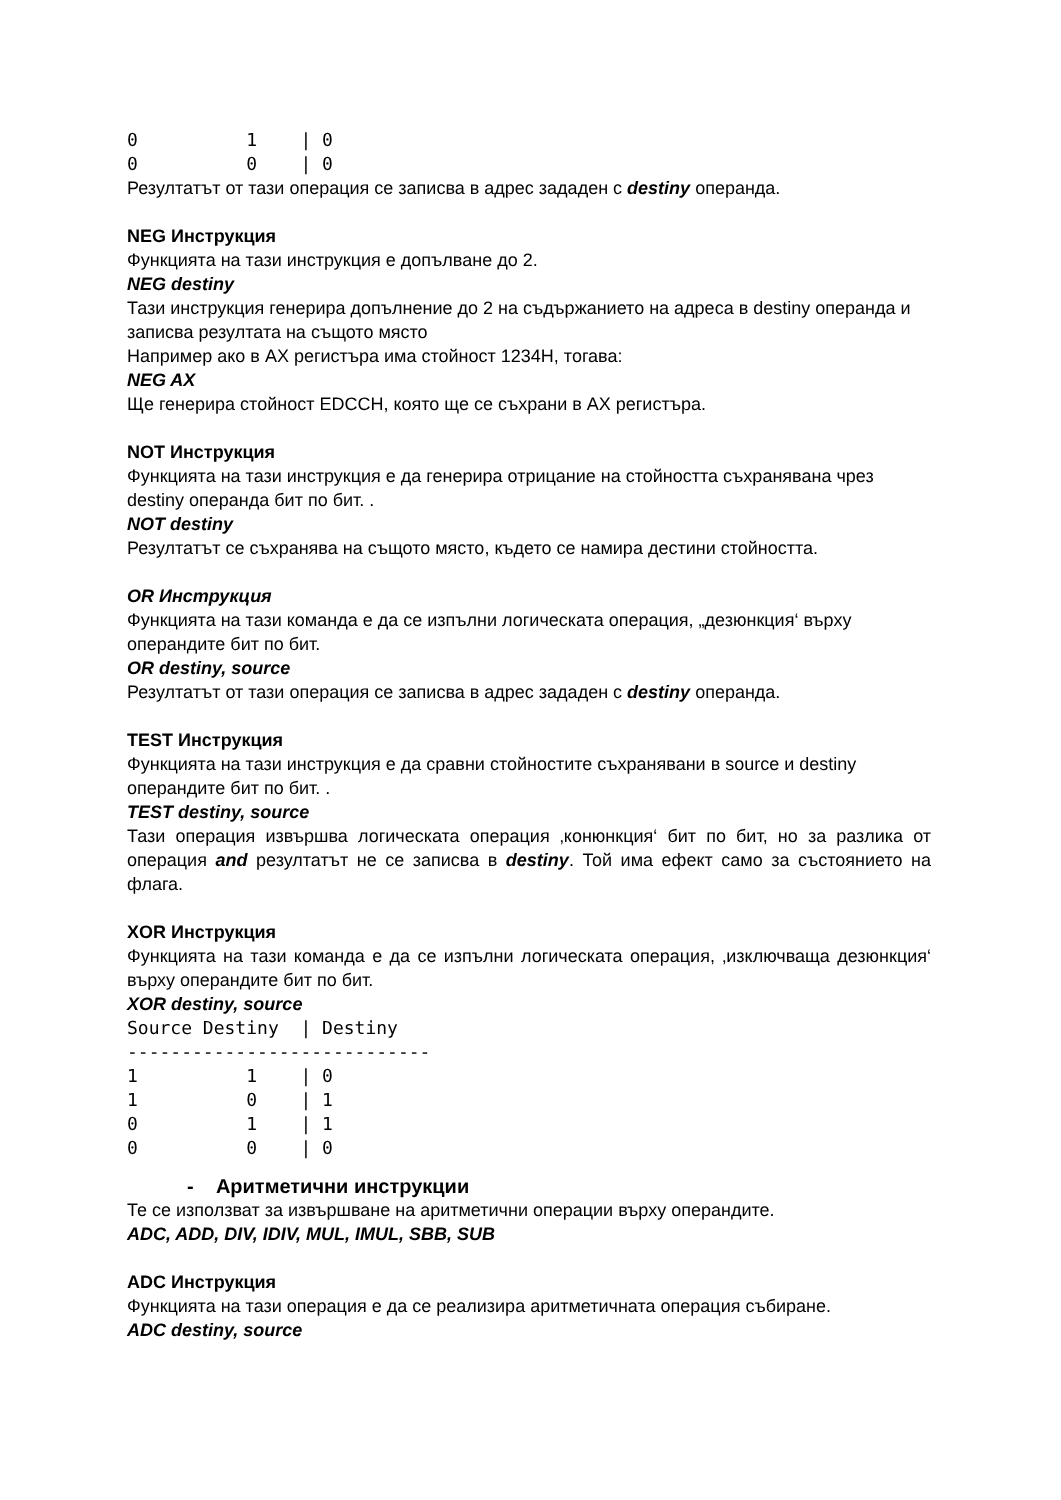0          1    | 0
0          0    | 0
Резултатът от тази операция се записва в адрес зададен с destiny операнда.
NEG Инструкция
Функцията на тази инструкция е допълване до 2.
NEG destiny
Тази инструкция генерира допълнение до 2 на съдържанието на адреса в destiny операнда и записва резултата на същото място
Например ако в AX регистъра има стойност 1234H, тогава:
NEG AX
Ще генерира стойност EDCCH, която ще се съхрани в AX регистъра.
NOT Инструкция
Функцията на тази инструкция е да генерира отрицание на стойността съхранявана чрез destiny операнда бит по бит. .
NOT destiny
Резултатът се съхранява на същото място, където се намира дестини стойността.
OR Инструкция
Функцията на тази команда е да се изпълни логическата операция, „дезюнкция‘ върху операндите бит по бит.
OR destiny, source
Резултатът от тази операция се записва в адрес зададен с destiny операнда.
TEST Инструкция
Функцията на тази инструкция е да сравни стойностите съхранявани в source и destiny операндите бит по бит. .
TEST destiny, source
Тази операция извършва логическата операция ‚конюнкция‘ бит по бит, но за разлика от операция and резултатът не се записва в destiny. Той има ефект само за състоянието на флага.
XOR Инструкция
Функцията на тази команда е да се изпълни логическата операция, ‚изключваща дезюнкция‘ върху операндите бит по бит.
XOR destiny, source
Source Destiny  | Destiny
----------------------------
1          1    | 0
1          0    | 1
0          1    | 1
0          0    | 0
- Аритметични инструкции
Те се използват за извършване на аритметични операции върху операндите.
ADC, ADD, DIV, IDIV, MUL, IMUL, SBB, SUB
ADC Инструкция
Функцията на тази операция е да се реализира аритметичната операция събиране.
ADC destiny, source